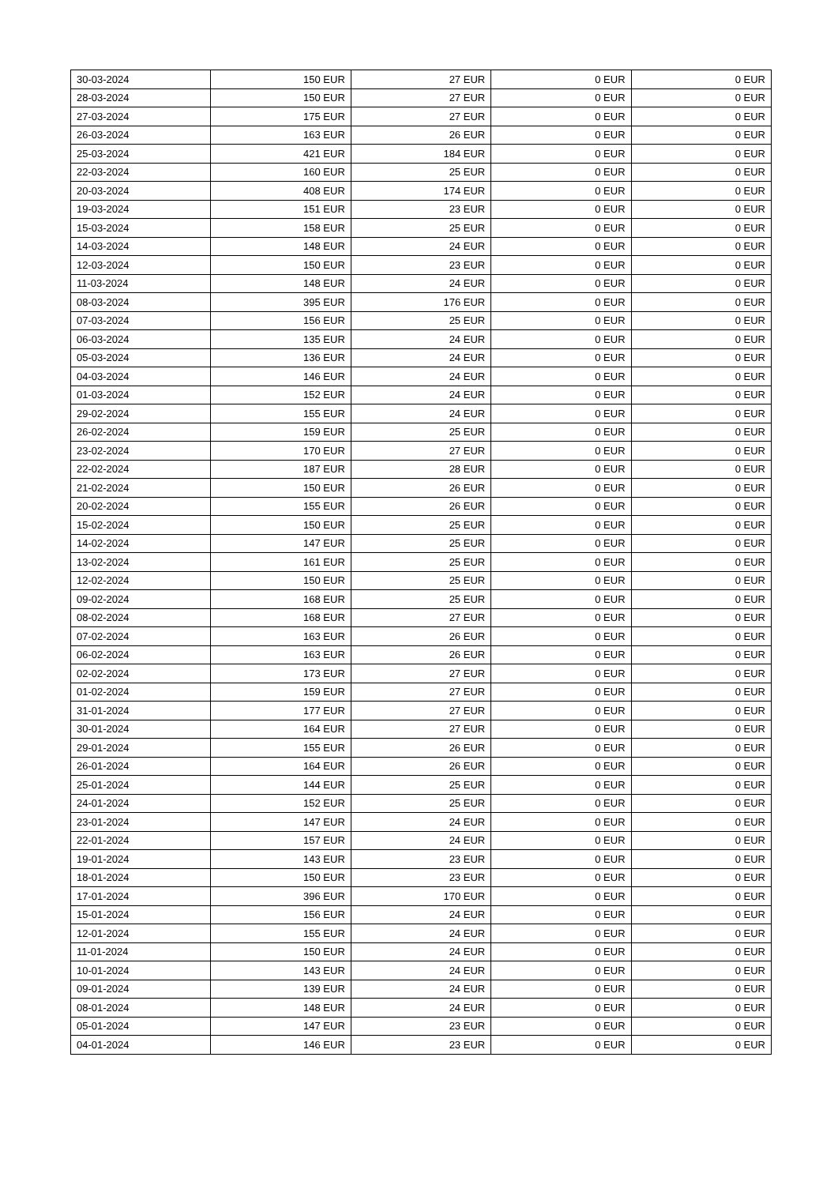| 30-03-2024 | 150 EUR | 27 EUR | 0 EUR | 0 EUR |
| 28-03-2024 | 150 EUR | 27 EUR | 0 EUR | 0 EUR |
| 27-03-2024 | 175 EUR | 27 EUR | 0 EUR | 0 EUR |
| 26-03-2024 | 163 EUR | 26 EUR | 0 EUR | 0 EUR |
| 25-03-2024 | 421 EUR | 184 EUR | 0 EUR | 0 EUR |
| 22-03-2024 | 160 EUR | 25 EUR | 0 EUR | 0 EUR |
| 20-03-2024 | 408 EUR | 174 EUR | 0 EUR | 0 EUR |
| 19-03-2024 | 151 EUR | 23 EUR | 0 EUR | 0 EUR |
| 15-03-2024 | 158 EUR | 25 EUR | 0 EUR | 0 EUR |
| 14-03-2024 | 148 EUR | 24 EUR | 0 EUR | 0 EUR |
| 12-03-2024 | 150 EUR | 23 EUR | 0 EUR | 0 EUR |
| 11-03-2024 | 148 EUR | 24 EUR | 0 EUR | 0 EUR |
| 08-03-2024 | 395 EUR | 176 EUR | 0 EUR | 0 EUR |
| 07-03-2024 | 156 EUR | 25 EUR | 0 EUR | 0 EUR |
| 06-03-2024 | 135 EUR | 24 EUR | 0 EUR | 0 EUR |
| 05-03-2024 | 136 EUR | 24 EUR | 0 EUR | 0 EUR |
| 04-03-2024 | 146 EUR | 24 EUR | 0 EUR | 0 EUR |
| 01-03-2024 | 152 EUR | 24 EUR | 0 EUR | 0 EUR |
| 29-02-2024 | 155 EUR | 24 EUR | 0 EUR | 0 EUR |
| 26-02-2024 | 159 EUR | 25 EUR | 0 EUR | 0 EUR |
| 23-02-2024 | 170 EUR | 27 EUR | 0 EUR | 0 EUR |
| 22-02-2024 | 187 EUR | 28 EUR | 0 EUR | 0 EUR |
| 21-02-2024 | 150 EUR | 26 EUR | 0 EUR | 0 EUR |
| 20-02-2024 | 155 EUR | 26 EUR | 0 EUR | 0 EUR |
| 15-02-2024 | 150 EUR | 25 EUR | 0 EUR | 0 EUR |
| 14-02-2024 | 147 EUR | 25 EUR | 0 EUR | 0 EUR |
| 13-02-2024 | 161 EUR | 25 EUR | 0 EUR | 0 EUR |
| 12-02-2024 | 150 EUR | 25 EUR | 0 EUR | 0 EUR |
| 09-02-2024 | 168 EUR | 25 EUR | 0 EUR | 0 EUR |
| 08-02-2024 | 168 EUR | 27 EUR | 0 EUR | 0 EUR |
| 07-02-2024 | 163 EUR | 26 EUR | 0 EUR | 0 EUR |
| 06-02-2024 | 163 EUR | 26 EUR | 0 EUR | 0 EUR |
| 02-02-2024 | 173 EUR | 27 EUR | 0 EUR | 0 EUR |
| 01-02-2024 | 159 EUR | 27 EUR | 0 EUR | 0 EUR |
| 31-01-2024 | 177 EUR | 27 EUR | 0 EUR | 0 EUR |
| 30-01-2024 | 164 EUR | 27 EUR | 0 EUR | 0 EUR |
| 29-01-2024 | 155 EUR | 26 EUR | 0 EUR | 0 EUR |
| 26-01-2024 | 164 EUR | 26 EUR | 0 EUR | 0 EUR |
| 25-01-2024 | 144 EUR | 25 EUR | 0 EUR | 0 EUR |
| 24-01-2024 | 152 EUR | 25 EUR | 0 EUR | 0 EUR |
| 23-01-2024 | 147 EUR | 24 EUR | 0 EUR | 0 EUR |
| 22-01-2024 | 157 EUR | 24 EUR | 0 EUR | 0 EUR |
| 19-01-2024 | 143 EUR | 23 EUR | 0 EUR | 0 EUR |
| 18-01-2024 | 150 EUR | 23 EUR | 0 EUR | 0 EUR |
| 17-01-2024 | 396 EUR | 170 EUR | 0 EUR | 0 EUR |
| 15-01-2024 | 156 EUR | 24 EUR | 0 EUR | 0 EUR |
| 12-01-2024 | 155 EUR | 24 EUR | 0 EUR | 0 EUR |
| 11-01-2024 | 150 EUR | 24 EUR | 0 EUR | 0 EUR |
| 10-01-2024 | 143 EUR | 24 EUR | 0 EUR | 0 EUR |
| 09-01-2024 | 139 EUR | 24 EUR | 0 EUR | 0 EUR |
| 08-01-2024 | 148 EUR | 24 EUR | 0 EUR | 0 EUR |
| 05-01-2024 | 147 EUR | 23 EUR | 0 EUR | 0 EUR |
| 04-01-2024 | 146 EUR | 23 EUR | 0 EUR | 0 EUR |